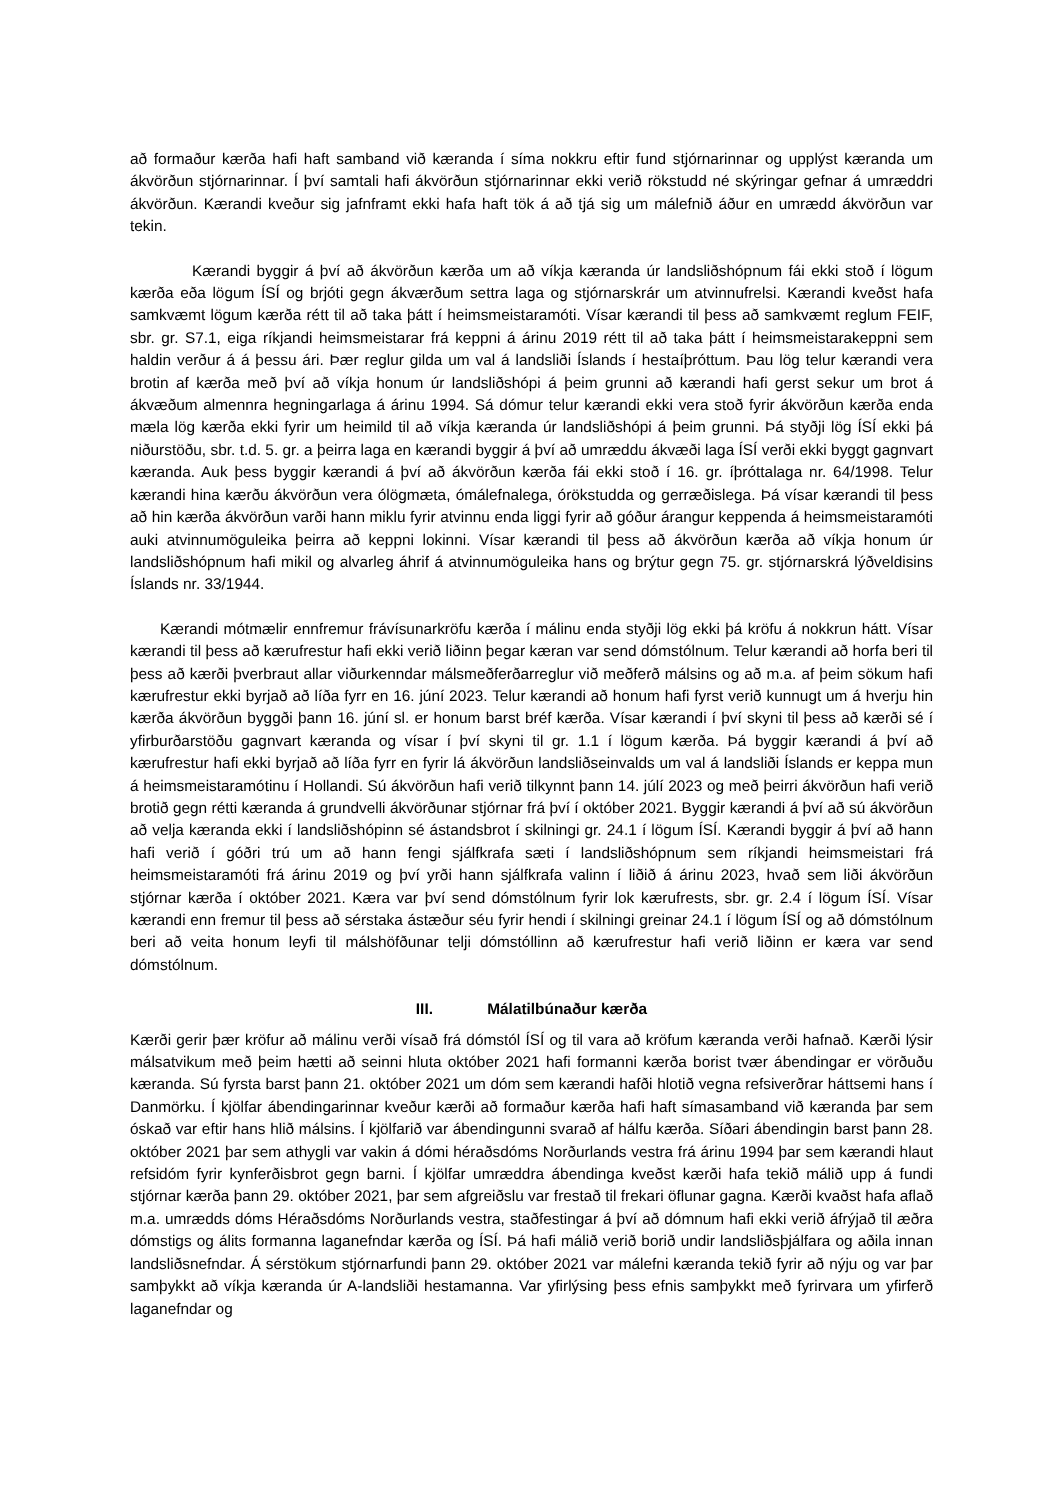að formaður kærða hafi haft samband við kæranda í síma nokkru eftir fund stjórnarinnar og upplýst kæranda um ákvörðun stjórnarinnar. Í því samtali hafi ákvörðun stjórnarinnar ekki verið rökstudd né skýringar gefnar á umræddri ákvörðun. Kærandi kveður sig jafnframt ekki hafa haft tök á að tjá sig um málefnið áður en umrædd ákvörðun var tekin.
Kærandi byggir á því að ákvörðun kærða um að víkja kæranda úr landsliðshópnum fái ekki stoð í lögum kærða eða lögum ÍSÍ og brjóti gegn ákværðum settra laga og stjórnarskrár um atvinnufrelsi. Kærandi kveðst hafa samkvæmt lögum kærða rétt til að taka þátt í heimsmeistaramóti. Vísar kærandi til þess að samkvæmt reglum FEIF, sbr. gr. S7.1, eiga ríkjandi heimsmeistarar frá keppni á árinu 2019 rétt til að taka þátt í heimsmeistarakeppni sem haldin verður á á þessu ári. Þær reglur gilda um val á landsliði Íslands í hestaíþróttum. Þau lög telur kærandi vera brotin af kærða með því að víkja honum úr landsliðshópi á þeim grunni að kærandi hafi gerst sekur um brot á ákvæðum almennra hegningarlaga á árinu 1994. Sá dómur telur kærandi ekki vera stoð fyrir ákvörðun kærða enda mæla lög kærða ekki fyrir um heimild til að víkja kæranda úr landsliðshópi á þeim grunni. Þá styðji lög ÍSÍ ekki þá niðurstöðu, sbr. t.d. 5. gr. a þeirra laga en kærandi byggir á því að umræddu ákvæði laga ÍSÍ verði ekki byggt gagnvart kæranda. Auk þess byggir kærandi á því að ákvörðun kærða fái ekki stoð í 16. gr. íþróttalaga nr. 64/1998. Telur kærandi hina kærðu ákvörðun vera ólögmæta, ómálefnalega, órökstudda og gerræðislega. Þá vísar kærandi til þess að hin kærða ákvörðun varði hann miklu fyrir atvinnu enda liggi fyrir að góður árangur keppenda á heimsmeistaramóti auki atvinnumöguleika þeirra að keppni lokinni. Vísar kærandi til þess að ákvörðun kærða að víkja honum úr landsliðshópnum hafi mikil og alvarleg áhrif á atvinnumöguleika hans og brýtur gegn 75. gr. stjórnarskrá lýðveldisins Íslands nr. 33/1944.
Kærandi mótmælir ennfremur frávísunarkröfu kærða í málinu enda styðji lög ekki þá kröfu á nokkrun hátt. Vísar kærandi til þess að kærufrestur hafi ekki verið liðinn þegar kæran var send dómstólnum. Telur kærandi að horfa beri til þess að kærði þverbraut allar viðurkenndar málsmeðferðarreglur við meðferð málsins og að m.a. af þeim sökum hafi kærufrestur ekki byrjað að líða fyrr en 16. júní 2023. Telur kærandi að honum hafi fyrst verið kunnugt um á hverju hin kærða ákvörðun byggði þann 16. júní sl. er honum barst bréf kærða. Vísar kærandi í því skyni til þess að kærði sé í yfirburðarstöðu gagnvart kæranda og vísar í því skyni til gr. 1.1 í lögum kærða. Þá byggir kærandi á því að kærufrestur hafi ekki byrjað að líða fyrr en fyrir lá ákvörðun landsliðseinvalds um val á landsliði Íslands er keppa mun á heimsmeistaramótinu í Hollandi. Sú ákvörðun hafi verið tilkynnt þann 14. júlí 2023 og með þeirri ákvörðun hafi verið brotið gegn rétti kæranda á grundvelli ákvörðunar stjórnar frá því í október 2021. Byggir kærandi á því að sú ákvörðun að velja kæranda ekki í landsliðshópinn sé ástandsbrot í skilningi gr. 24.1 í lögum ÍSÍ. Kærandi byggir á því að hann hafi verið í góðri trú um að hann fengi sjálfkrafa sæti í landsliðshópnum sem ríkjandi heimsmeistari frá heimsmeistaramóti frá árinu 2019 og því yrði hann sjálfkrafa valinn í liðið á árinu 2023, hvað sem liði ákvörðun stjórnar kærða í október 2021. Kæra var því send dómstólnum fyrir lok kærufrests, sbr. gr. 2.4 í lögum ÍSÍ. Vísar kærandi enn fremur til þess að sérstaka ástæður séu fyrir hendi í skilningi greinar 24.1 í lögum ÍSÍ og að dómstólnum beri að veita honum leyfi til málshöfðunar telji dómstóllinn að kærufrestur hafi verið liðinn er kæra var send dómstólnum.
III. Málatilbúnaður kærða
Kærði gerir þær kröfur að málinu verði vísað frá dómstól ÍSÍ og til vara að kröfum kæranda verði hafnað. Kærði lýsir málsatvikum með þeim hætti að seinni hluta október 2021 hafi formanni kærða borist tvær ábendingar er vörðuðu kæranda. Sú fyrsta barst þann 21. október 2021 um dóm sem kærandi hafði hlotið vegna refsiverðrar háttsemi hans í Danmörku. Í kjölfar ábendingarinnar kveður kærði að formaður kærða hafi haft símasamband við kæranda þar sem óskað var eftir hans hlið málsins. Í kjölfarið var ábendingunni svarað af hálfu kærða. Síðari ábendingin barst þann 28. október 2021 þar sem athygli var vakin á dómi héraðsdóms Norðurlands vestra frá árinu 1994 þar sem kærandi hlaut refsidóm fyrir kynferðisbrot gegn barni. Í kjölfar umræddra ábendinga kveðst kærði hafa tekið málið upp á fundi stjórnar kærða þann 29. október 2021, þar sem afgreiðslu var frestað til frekari öflunar gagna. Kærði kvaðst hafa aflað m.a. umrædds dóms Héraðsdóms Norðurlands vestra, staðfestingar á því að dómnum hafi ekki verið áfrýjað til æðra dómstigs og álits formanna laganefndar kærða og ÍSÍ. Þá hafi málið verið borið undir landsliðsþjálfara og aðila innan landsliðsnefndar. Á sérstökum stjórnarfundi þann 29. október 2021 var málefni kæranda tekið fyrir að nýju og var þar samþykkt að víkja kæranda úr A-landsliði hestamanna. Var yfirlýsing þess efnis samþykkt með fyrirvara um yfirferð laganefndar og